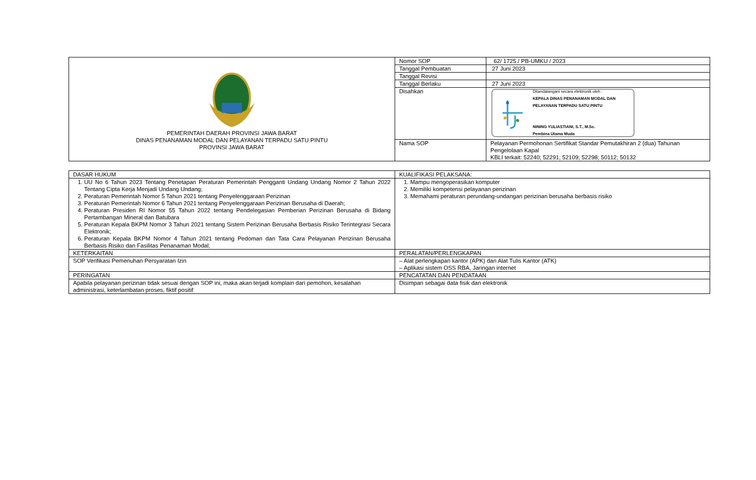| PEMERINTAH DAERAH PROVINSI JAWA BARAT DINAS PENANAMAN MODAL DAN PELAYANAN TERPADU SATU PINTU PROVINSI JAWA BARAT | Nomor SOP | 62/ 1725 / PB-UMKU / 2023 |
| | Tanggal Pembuatan | 27 Juni 2023 |
| | Tanggal Revisi | |
| | Tanggal Berlaku | 27 Juni 2023 |
| | Disahkan | Ditandatangani secara elektronik oleh : KEPALA DINAS PENANAMAN MODAL DAN PELAYANAN TERPADU SATU PINTU NINING YULIASTIANI, S.T., M.Sc. Pembina Utama Muda |
| | Nama SOP | Pelayanan Permohonan Sertifikat Standar Pemutakhiran 2 (dua) Tahunan Pengelolaan Kapal KBLI terkait: 52240; 52291; 52109; 52298; 50112; 50132 |
| DASAR HUKUM | KUALIFIKASI PELAKSANA: |
| 1. UU No 6 Tahun 2023 Tentang Penetapan Peraturan Pemerintah Pengganti Undang Undang Nomor 2 Tahun 2022 Tentang Cipta Kerja Menjadi Undang Undang; 2. Peraturan Pemerintah Nomor 5 Tahun 2021 tentang Penyelenggaraan Perizinan 3. Peraturan Pemerintah Nomor 6 Tahun 2021 tentang Penyelenggaraan Perizinan Berusaha di Daerah; 4. Peraturan Presiden RI Nomor 55 Tahun 2022 tentang Pendelegasian Pemberian Perizinan Berusaha di Bidang Pertambangan Mineral dan Batubara 5. Peraturan Kepala BKPM Nomor 3 Tahun 2021 tentang Sistem Perizinan Berusaha Berbasis Risiko Terintegrasi Secara Elektronik; 6. Peraturan Kepala BKPM Nomor 4 Tahun 2021 tentang Pedoman dan Tata Cara Pelayanan Perizinan Berusaha Berbasis Risiko dan Fasilitas Penanaman Modal; | 1. Mampu mengoperasikan komputer 2. Memiliki kompetensi pelayanan perizinan 3. Memahami peraturan perundang-undangan perizinan berusaha berbasis risiko |
| KETERKAITAN | PERALATAN/PERLENGKAPAN |
| SOP Verifikasi Pemenuhan Persyaratan Izin | – Alat perlengkapan kantor (APK) dan Alat Tulis Kantor (ATK) – Aplikasi sistem OSS RBA, Jaringan internet |
| PERINGATAN | PENCATATAN DAN PENDATAAN |
| Apabila pelayanan perizinan tidak sesuai dengan SOP ini, maka akan terjadi komplain dari pemohon, kesalahan administrasi, keterlambatan proses, fiktif positif | Disimpan sebagai data fisik dan elektronik |